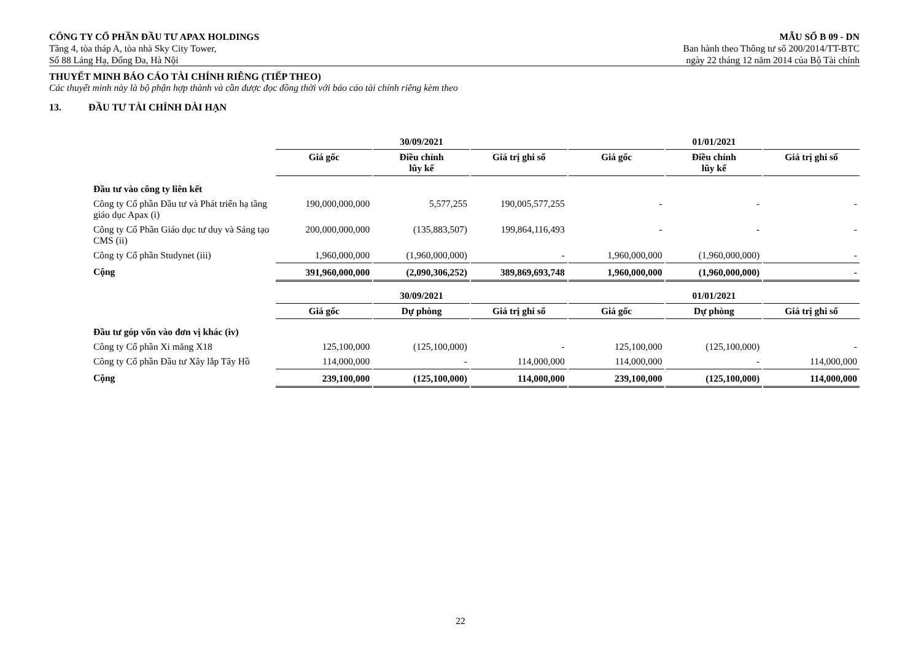CÔNG TY CỔ PHẦN ĐẦU TƯ APAX HOLDINGS
Tầng 4, tòa tháp A, tòa nhà Sky City Tower,
Số 88 Láng Hạ, Đống Đa, Hà Nội
MẪU SỐ B 09 - DN
Ban hành theo Thông tư số 200/2014/TT-BTC
ngày 22 tháng 12 năm 2014 của Bộ Tài chính
THUYẾT MINH BÁO CÁO TÀI CHÍNH RIÊNG (TIẾP THEO)
Các thuyết minh này là bộ phận hợp thành và cần được đọc đồng thời với báo cáo tài chính riêng kèm theo
13. ĐẦU TƯ TÀI CHÍNH DÀI HẠN
| | 30/09/2021 | | | 01/01/2021 | | |
| --- | --- | --- | --- | --- | --- | --- |
| | Giá gốc | Điều chỉnh lũy kế | Giá trị ghi sổ | Giá gốc | Điều chỉnh lũy kế | Giá trị ghi sổ |
| Đầu tư vào công ty liên kết | | | | | | |
| Công ty Cổ phần Đầu tư và Phát triển hạ tầng giáo dục Apax (i) | 190,000,000,000 | 5,577,255 | 190,005,577,255 | - | - | - |
| Công ty Cổ Phần Giáo dục tư duy và Sáng tạo CMS (ii) | 200,000,000,000 | (135,883,507) | 199,864,116,493 | - | - | - |
| Công ty Cổ phần Studynet (iii) | 1,960,000,000 | (1,960,000,000) | - | 1,960,000,000 | (1,960,000,000) | - |
| Cộng | 391,960,000,000 | (2,090,306,252) | 389,869,693,748 | 1,960,000,000 | (1,960,000,000) | - |
| | 30/09/2021 | | | 01/01/2021 | | |
| | Giá gốc | Dự phòng | Giá trị ghi sổ | Giá gốc | Dự phòng | Giá trị ghi sổ |
| Đầu tư góp vốn vào đơn vị khác (iv) | | | | | | |
| Công ty Cổ phần Xi măng X18 | 125,100,000 | (125,100,000) | - | 125,100,000 | (125,100,000) | - |
| Công ty Cổ phần Đầu tư Xây lắp Tây Hồ | 114,000,000 | - | 114,000,000 | 114,000,000 | - | 114,000,000 |
| Cộng | 239,100,000 | (125,100,000) | 114,000,000 | 239,100,000 | (125,100,000) | 114,000,000 |
22